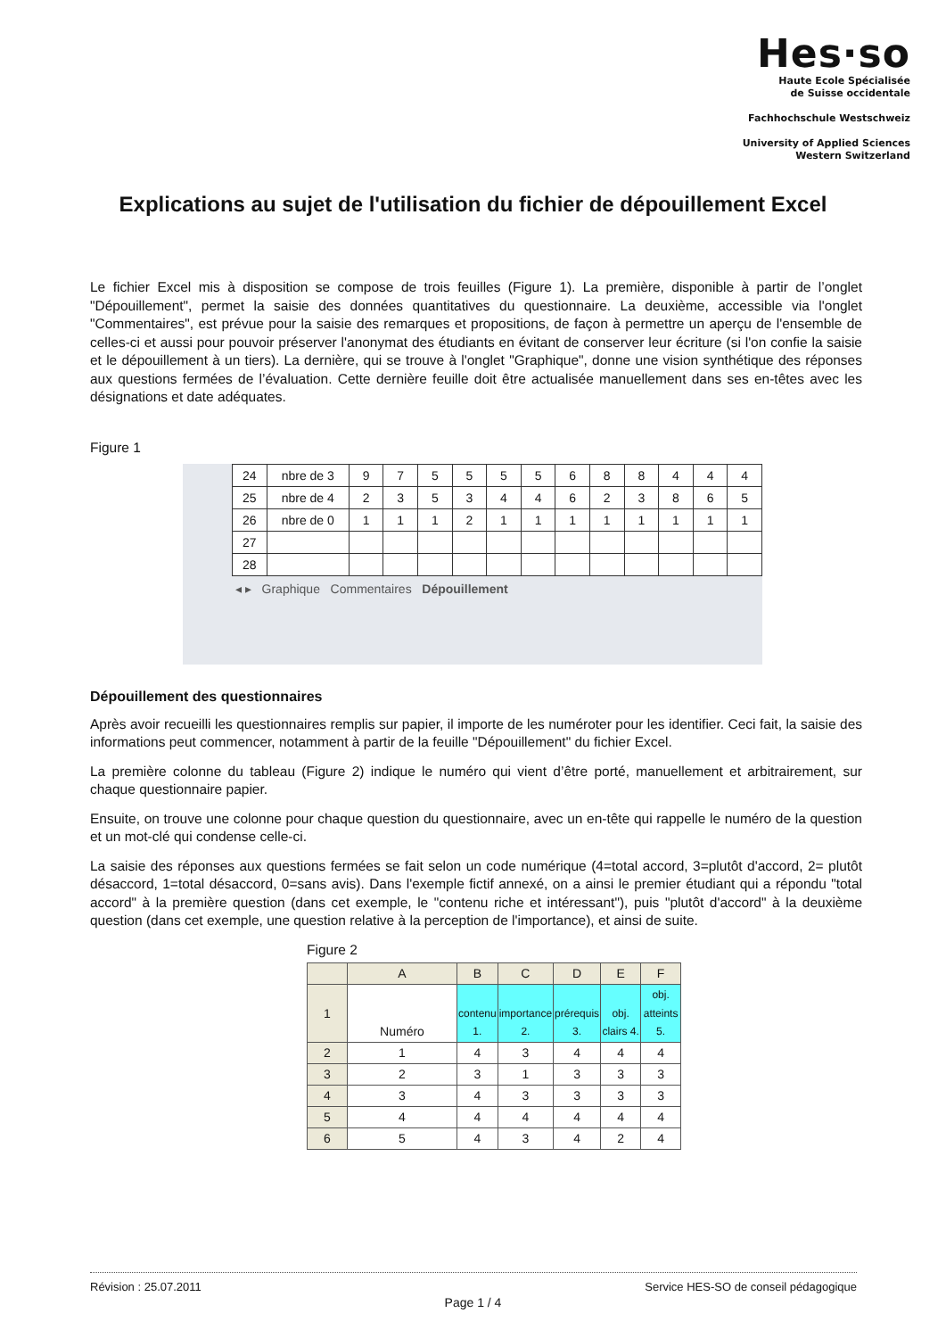Hes·so
Haute Ecole Spécialisée
de Suisse occidentale
Fachhochschule Westschweiz
University of Applied Sciences
Western Switzerland
Explications au sujet de l'utilisation du fichier de dépouillement Excel
Le fichier Excel mis à disposition se compose de trois feuilles (Figure 1). La première, disponible à partir de l’onglet "Dépouillement", permet la saisie des données quantitatives du questionnaire. La deuxième, accessible via l'onglet "Commentaires", est prévue pour la saisie des remarques et propositions, de façon à permettre un aperçu de l'ensemble de celles-ci et aussi pour pouvoir préserver l'anonymat des étudiants en évitant de conserver leur écriture (si l'on confie la saisie et le dépouillement à un tiers). La dernière, qui se trouve à l'onglet "Graphique", donne une vision synthétique des réponses aux questions fermées de l’évaluation. Cette dernière feuille doit être actualisée manuellement dans ses en-têtes avec les désignations et date adéquates.
Figure 1
| 24 | nbre de 3 | 9 | 7 | 5 | 5 | 5 | 5 | 6 | 8 | 8 | 4 | 4 | 4 |
| 25 | nbre de 4 | 2 | 3 | 5 | 3 | 4 | 4 | 6 | 2 | 3 | 8 | 6 | 5 |
| 26 | nbre de 0 | 1 | 1 | 1 | 2 | 1 | 1 | 1 | 1 | 1 | 1 | 1 | 1 |
| 27 | | | | | | | | | | | | | |
| 28 | | | | | | | | | | | | | |
◂ ▸ Graphique Commentaires Dépouillement
Dépouillement des questionnaires
Après avoir recueilli les questionnaires remplis sur papier, il importe de les numéroter pour les identifier. Ceci fait, la saisie des informations peut commencer, notamment à partir de la feuille "Dépouillement" du fichier Excel.
La première colonne du tableau (Figure 2) indique le numéro qui vient d’être porté, manuellement et arbitrairement, sur chaque questionnaire papier.
Ensuite, on trouve une colonne pour chaque question du questionnaire, avec un en-tête qui rappelle le numéro de la question et un mot-clé qui condense celle-ci.
La saisie des réponses aux questions fermées se fait selon un code numérique (4=total accord, 3=plutôt d'accord, 2= plutôt désaccord, 1=total désaccord, 0=sans avis). Dans l'exemple fictif annexé, on a ainsi le premier étudiant qui a répondu "total accord" à la première question (dans cet exemple, le "contenu riche et intéressant"), puis "plutôt d'accord" à la deuxième question (dans cet exemple, une question relative à la perception de l'importance), et ainsi de suite.
Figure 2
| | A | B | C | D | E | F |
| --- | --- | --- | --- | --- | --- | --- |
| 1 | Numéro | contenu 1. | importance 2. | prérequis 3. | obj. clairs 4. | obj. atteints 5. |
| 2 | 1 | 4 | 3 | 4 | 4 | 4 |
| 3 | 2 | 3 | 1 | 3 | 3 | 3 |
| 4 | 3 | 4 | 3 | 3 | 3 | 3 |
| 5 | 4 | 4 | 4 | 4 | 4 | 4 |
| 6 | 5 | 4 | 3 | 4 | 2 | 4 |
Révision : 25.07.2011 Service HES-SO de conseil pédagogique
Page 1 / 4